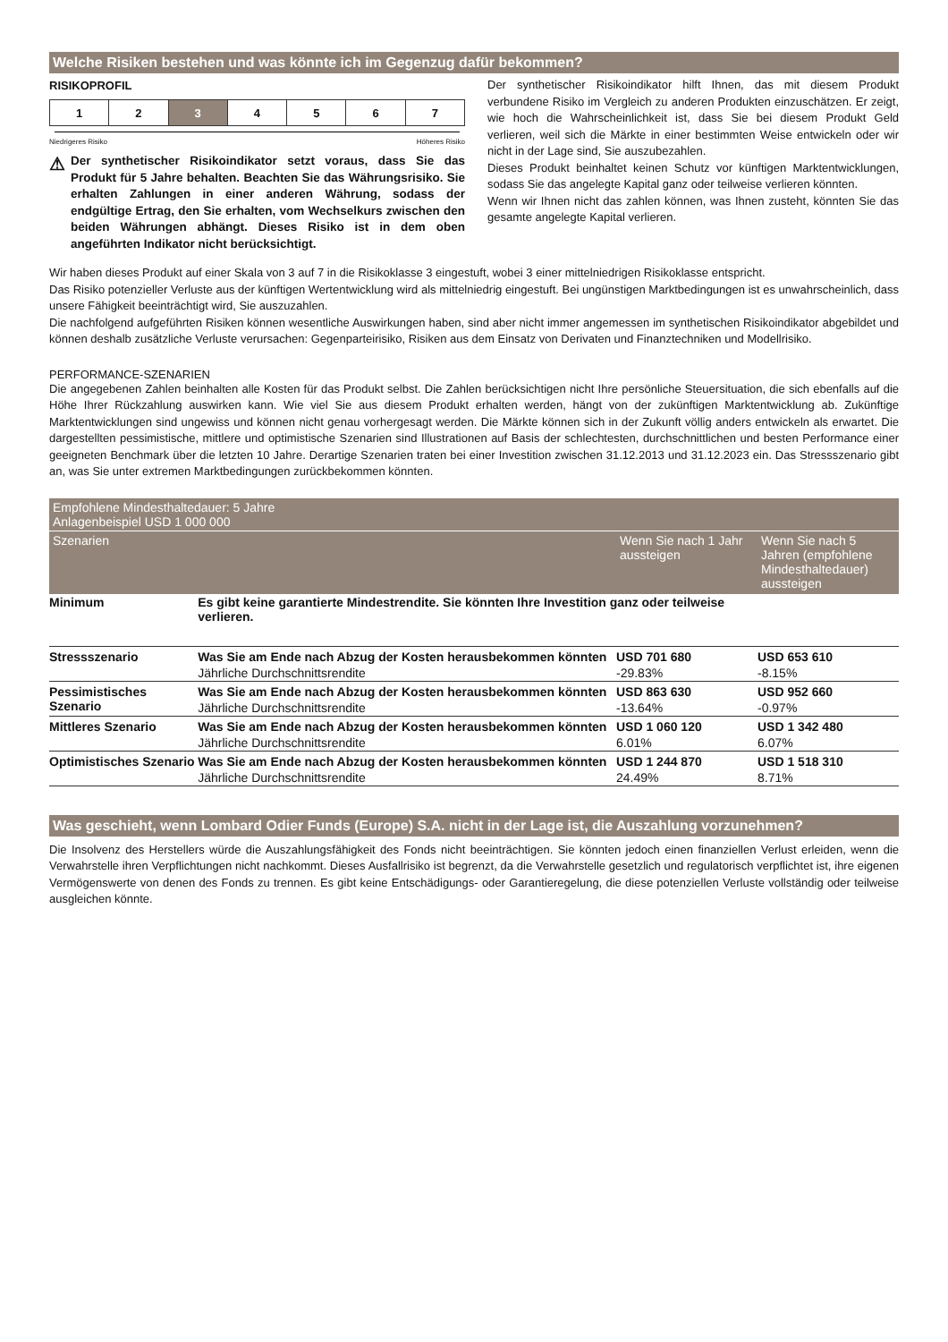Welche Risiken bestehen und was könnte ich im Gegenzug dafür bekommen?
RISIKOPROFIL
| 1 | 2 | 3 | 4 | 5 | 6 | 7 |
Niedrigeres Risiko Höheres Risiko
⚠
Der synthetischer Risikoindikator setzt voraus, dass Sie das Produkt für 5 Jahre behalten. Beachten Sie das Währungsrisiko. Sie erhalten Zahlungen in einer anderen Währung, sodass der endgültige Ertrag, den Sie erhalten, vom Wechselkurs zwischen den beiden Währungen abhängt. Dieses Risiko ist in dem oben angeführten Indikator nicht berücksichtigt.
Der synthetischer Risikoindikator hilft Ihnen, das mit diesem Produkt verbundene Risiko im Vergleich zu anderen Produkten einzuschätzen. Er zeigt, wie hoch die Wahrscheinlichkeit ist, dass Sie bei diesem Produkt Geld verlieren, weil sich die Märkte in einer bestimmten Weise entwickeln oder wir nicht in der Lage sind, Sie auszubezahlen.
Dieses Produkt beinhaltet keinen Schutz vor künftigen Marktentwicklungen, sodass Sie das angelegte Kapital ganz oder teilweise verlieren könnten.
Wenn wir Ihnen nicht das zahlen können, was Ihnen zusteht, könnten Sie das gesamte angelegte Kapital verlieren.
Wir haben dieses Produkt auf einer Skala von 3 auf 7 in die Risikoklasse 3 eingestuft, wobei 3 einer mittelniedrigen Risikoklasse entspricht.
Das Risiko potenzieller Verluste aus der künftigen Wertentwicklung wird als mittelniedrig eingestuft. Bei ungünstigen Marktbedingungen ist es unwahrscheinlich, dass unsere Fähigkeit beeinträchtigt wird, Sie auszuzahlen.
Die nachfolgend aufgeführten Risiken können wesentliche Auswirkungen haben, sind aber nicht immer angemessen im synthetischen Risikoindikator abgebildet und können deshalb zusätzliche Verluste verursachen: Gegenparteirisiko, Risiken aus dem Einsatz von Derivaten und Finanztechniken und Modellrisiko.
PERFORMANCE-SZENARIEN
Die angegebenen Zahlen beinhalten alle Kosten für das Produkt selbst. Die Zahlen berücksichtigen nicht Ihre persönliche Steuersituation, die sich ebenfalls auf die Höhe Ihrer Rückzahlung auswirken kann. Wie viel Sie aus diesem Produkt erhalten werden, hängt von der zukünftigen Marktentwicklung ab. Zukünftige Marktentwicklungen sind ungewiss und können nicht genau vorhergesagt werden. Die Märkte können sich in der Zukunft völlig anders entwickeln als erwartet. Die dargestellten pessimistische, mittlere und optimistische Szenarien sind Illustrationen auf Basis der schlechtesten, durchschnittlichen und besten Performance einer geeigneten Benchmark über die letzten 10 Jahre. Derartige Szenarien traten bei einer Investition zwischen 31.12.2013 und 31.12.2023 ein. Das Stressszenario gibt an, was Sie unter extremen Marktbedingungen zurückbekommen könnten.
| Empfohlene Mindesthaltedauer: 5 Jahre Anlagenbeispiel USD 1 000 000 | | | |
| --- | --- | --- | --- |
| Szenarien | | Wenn Sie nach 1 Jahr aussteigen | Wenn Sie nach 5 Jahren (empfohlene Mindesthaltedauer) aussteigen |
| Minimum | Es gibt keine garantierte Mindestrendite. Sie könnten Ihre Investition ganz oder teilweise verlieren. | | |
| Stressszenario | Was Sie am Ende nach Abzug der Kosten herausbekommen könnten | USD 701 680 | USD 653 610 |
| | Jährliche Durchschnittsrendite | -29.83% | -8.15% |
| Pessimistisches Szenario | Was Sie am Ende nach Abzug der Kosten herausbekommen könnten | USD 863 630 | USD 952 660 |
| | Jährliche Durchschnittsrendite | -13.64% | -0.97% |
| Mittleres Szenario | Was Sie am Ende nach Abzug der Kosten herausbekommen könnten | USD 1 060 120 | USD 1 342 480 |
| | Jährliche Durchschnittsrendite | 6.01% | 6.07% |
| Optimistisches Szenario | Was Sie am Ende nach Abzug der Kosten herausbekommen könnten | USD 1 244 870 | USD 1 518 310 |
| | Jährliche Durchschnittsrendite | 24.49% | 8.71% |
Was geschieht, wenn Lombard Odier Funds (Europe) S.A. nicht in der Lage ist, die Auszahlung vorzunehmen?
Die Insolvenz des Herstellers würde die Auszahlungsfähigkeit des Fonds nicht beeinträchtigen. Sie könnten jedoch einen finanziellen Verlust erleiden, wenn die Verwahrstelle ihren Verpflichtungen nicht nachkommt. Dieses Ausfallrisiko ist begrenzt, da die Verwahrstelle gesetzlich und regulatorisch verpflichtet ist, ihre eigenen Vermögenswerte von denen des Fonds zu trennen. Es gibt keine Entschädigungs- oder Garantieregelung, die diese potenziellen Verluste vollständig oder teilweise ausgleichen könnte.